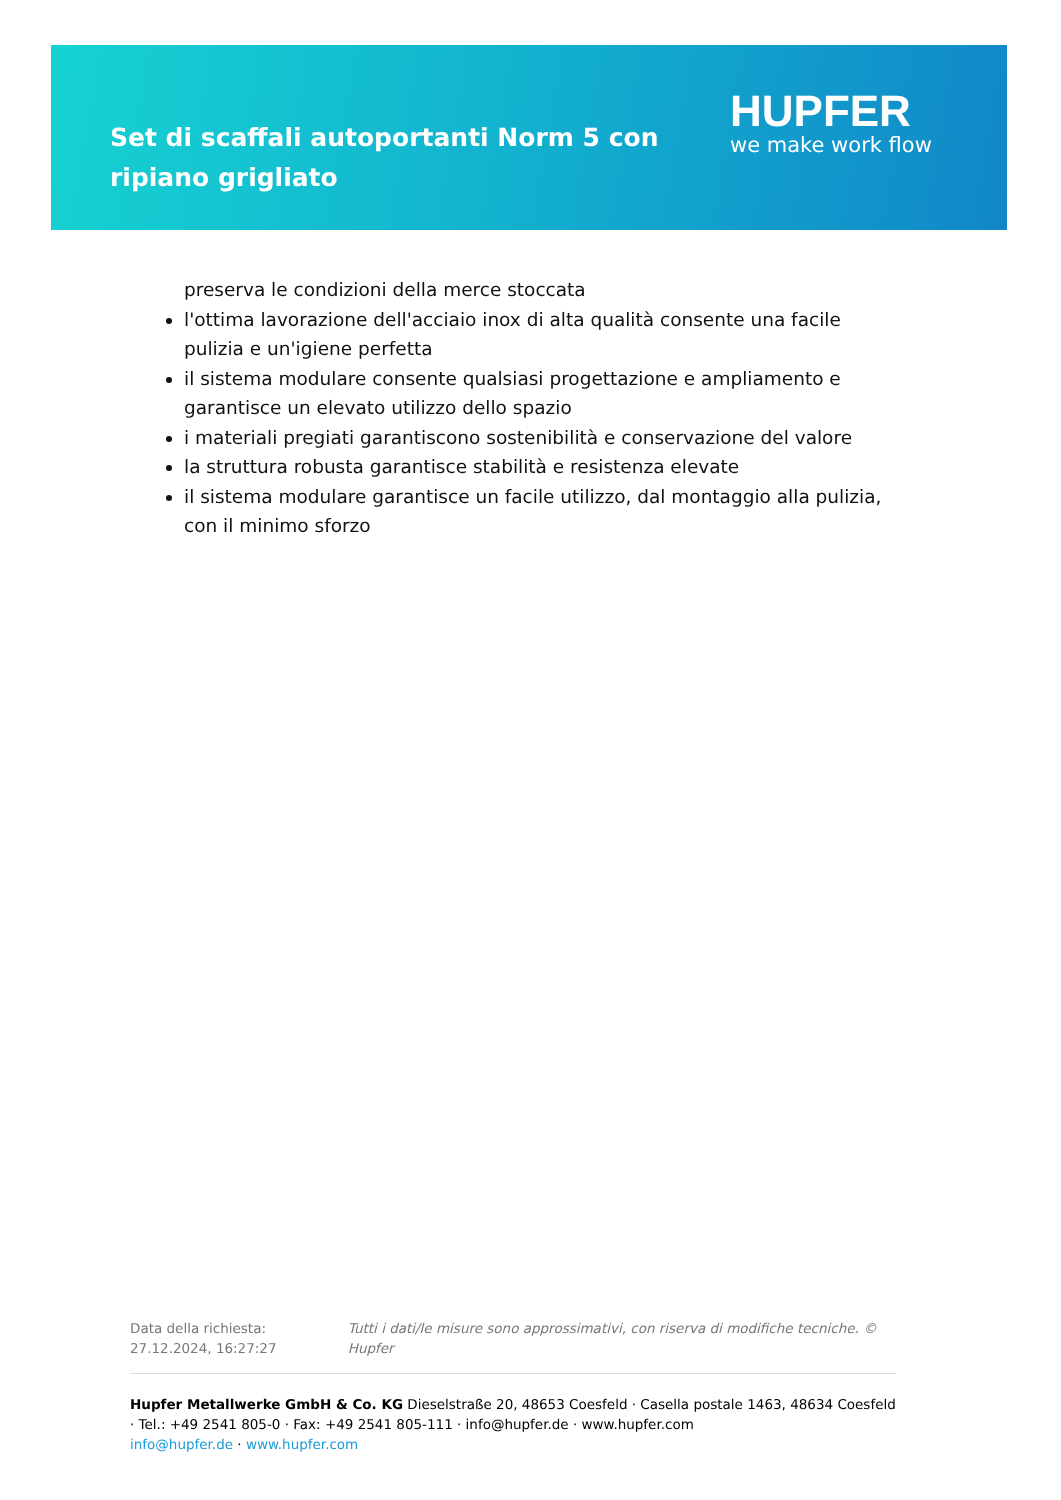Set di scaffali autoportanti Norm 5 con ripiano grigliato
HUPFER
we make work flow
preserva le condizioni della merce stoccata
l'ottima lavorazione dell'acciaio inox di alta qualità consente una facile pulizia e un'igiene perfetta
il sistema modulare consente qualsiasi progettazione e ampliamento e garantisce un elevato utilizzo dello spazio
i materiali pregiati garantiscono sostenibilità e conservazione del valore
la struttura robusta garantisce stabilità e resistenza elevate
il sistema modulare garantisce un facile utilizzo, dal montaggio alla pulizia, con il minimo sforzo
Data della richiesta: 27.12.2024, 16:27:27
Tutti i dati/le misure sono approssimativi, con riserva di modifiche tecniche. © Hupfer
Hupfer Metallwerke GmbH & Co. KG Dieselstraße 20, 48653 Coesfeld · Casella postale 1463, 48634 Coesfeld · Tel.: +49 2541 805-0 · Fax: +49 2541 805-111 · info@hupfer.de · www.hupfer.com
info@hupfer.de · www.hupfer.com